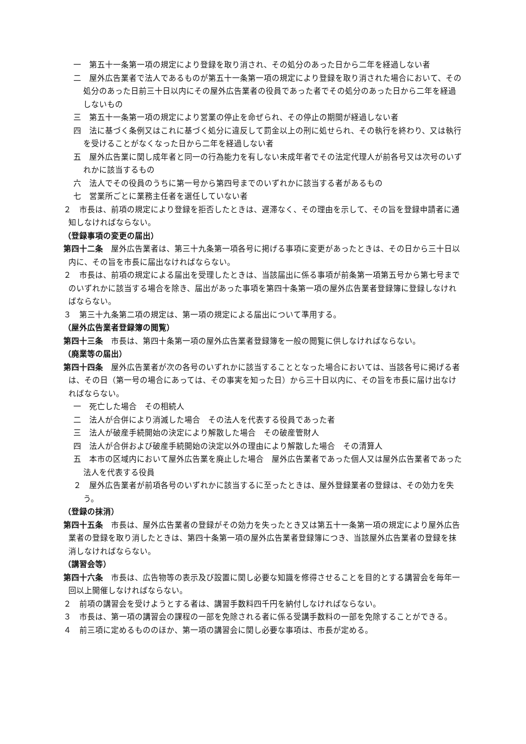一　第五十一条第一項の規定により登録を取り消され、その処分のあった日から二年を経過しない者
二　屋外広告業者で法人であるものが第五十一条第一項の規定により登録を取り消された場合において、その処分のあった日前三十日以内にその屋外広告業者の役員であった者でその処分のあった日から二年を経過しないもの
三　第五十一条第一項の規定により営業の停止を命ぜられ、その停止の期間が経過しない者
四　法に基づく条例又はこれに基づく処分に違反して罰金以上の刑に処せられ、その執行を終わり、又は執行を受けることがなくなった日から二年を経過しない者
五　屋外広告業に関し成年者と同一の行為能力を有しない未成年者でその法定代理人が前各号又は次号のいずれかに該当するもの
六　法人でその役員のうちに第一号から第四号までのいずれかに該当する者があるもの
七　営業所ごとに業務主任者を選任していない者
２　市長は、前項の規定により登録を拒否したときは、遅滞なく、その理由を示して、その旨を登録申請者に通知しなければならない。
（登録事項の変更の届出）
第四十二条　屋外広告業者は、第三十九条第一項各号に掲げる事項に変更があったときは、その日から三十日以内に、その旨を市長に届出なければならない。
２　市長は、前項の規定による届出を受理したときは、当該届出に係る事項が前条第一項第五号から第七号までのいずれかに該当する場合を除き、届出があった事項を第四十条第一項の屋外広告業者登録簿に登録しなければならない。
３　第三十九条第二項の規定は、第一項の規定による届出について準用する。
（屋外広告業者登録簿の閲覧）
第四十三条　市長は、第四十条第一項の屋外広告業者登録簿を一般の閲覧に供しなければならない。
（廃業等の届出）
第四十四条　屋外広告業者が次の各号のいずれかに該当することとなった場合においては、当該各号に掲げる者は、その日（第一号の場合にあっては、その事実を知った日）から三十日以内に、その旨を市長に届け出なければならない。
一　死亡した場合　その相続人
二　法人が合併により消滅した場合　その法人を代表する役員であった者
三　法人が破産手続開始の決定により解散した場合　その破産管財人
四　法人が合併および破産手続開始の決定以外の理由により解散した場合　その清算人
五　本市の区域内において屋外広告業を廃止した場合　屋外広告業者であった個人又は屋外広告業者であった法人を代表する役員
２　屋外広告業者が前項各号のいずれかに該当するに至ったときは、屋外登録業者の登録は、その効力を失う。
（登録の抹消）
第四十五条　市長は、屋外広告業者の登録がその効力を失ったとき又は第五十一条第一項の規定により屋外広告業者の登録を取り消したときは、第四十条第一項の屋外広告業者登録簿につき、当該屋外広告業者の登録を抹消しなければならない。
（講習会等）
第四十六条　市長は、広告物等の表示及び設置に関し必要な知識を修得させることを目的とする講習会を毎年一回以上開催しなければならない。
２　前項の講習会を受けようとする者は、講習手数料四千円を納付しなければならない。
３　市長は、第一項の講習会の課程の一部を免除される者に係る受講手数料の一部を免除することができる。
４　前三項に定めるもののほか、第一項の講習会に関し必要な事項は、市長が定める。